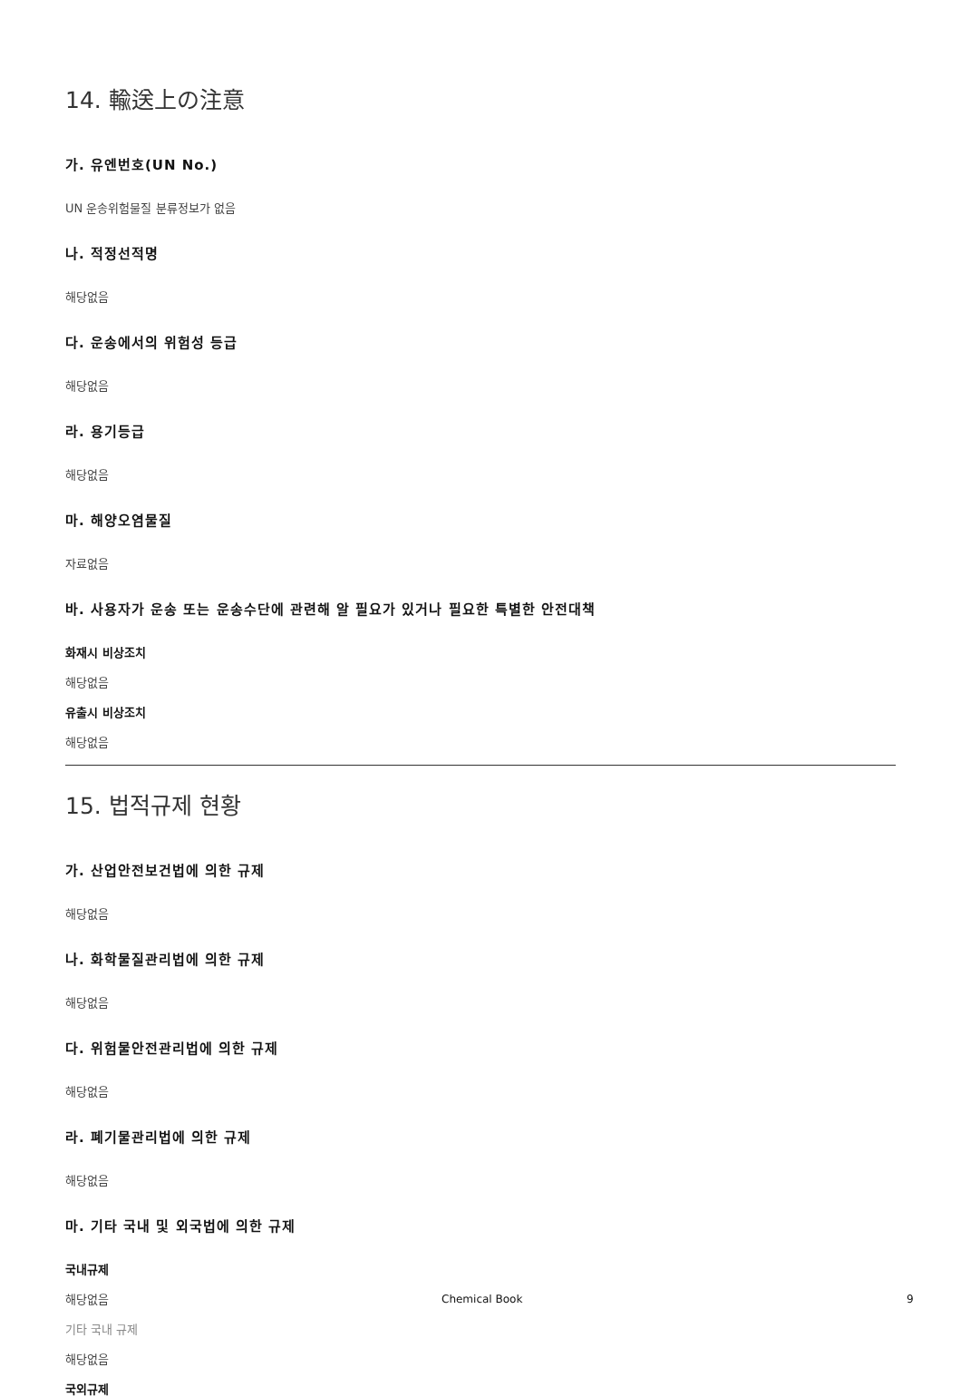14. 輸送上の注意
가. 유엔번호(UN No.)
UN 운송위험물질 분류정보가 없음
나. 적정선적명
해당없음
다. 운송에서의 위험성 등급
해당없음
라. 용기등급
해당없음
마. 해양오염물질
자료없음
바. 사용자가 운송 또는 운송수단에 관련해 알 필요가 있거나 필요한 특별한 안전대책
화재시 비상조치
해당없음
유출시 비상조치
해당없음
15. 법적규제 현황
가. 산업안전보건법에 의한 규제
해당없음
나. 화학물질관리법에 의한 규제
해당없음
다. 위험물안전관리법에 의한 규제
해당없음
라. 폐기물관리법에 의한 규제
해당없음
마. 기타 국내 및 외국법에 의한 규제
국내규제
해당없음
기타 국내 규제
해당없음
국외규제
Chemical Book 9